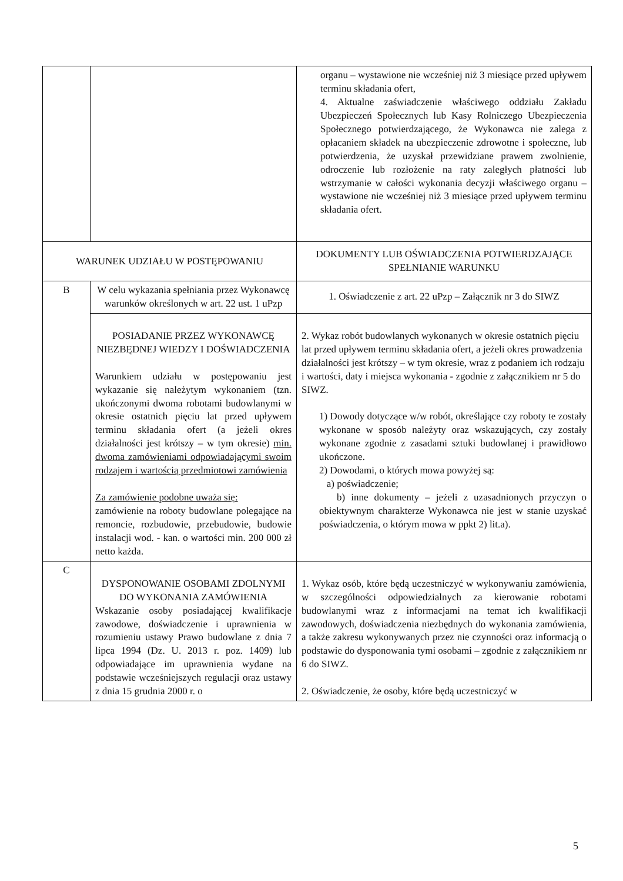| | | organu – wystawione nie wcześniej niż 3 miesiące przed upływem terminu składania ofert, 4. Aktualne zaświadczenie właściwego oddziału Zakładu Ubezpieczeń Społecznych lub Kasy Rolniczego Ubezpieczenia Społecznego potwierdzającego, że Wykonawca nie zalega z opłacaniem składek na ubezpieczenie zdrowotne i społeczne, lub potwierdzenia, że uzyskał przewidziane prawem zwolnienie, odroczenie lub rozłożenie na raty zaległych płatności lub wstrzymanie w całości wykonania decyzji właściwego organu – wystawione nie wcześniej niż 3 miesiące przed upływem terminu składania ofert. |
| WARUNEK UDZIAŁU W POSTĘPOWANIU | | DOKUMENTY LUB OŚWIADCZENIA POTWIERDZAJĄCE SPEŁNIANIE WARUNKU |
| B | W celu wykazania spełniania przez Wykonawcę warunków określonych w art. 22 ust. 1 uPzp | 1. Oświadczenie z art. 22 uPzp – Załącznik nr 3 do SIWZ |
| | POSIADANIE PRZEZ WYKONAWCĘ NIEZBĘDNEJ WIEDZY I DOŚWIADCZENIA Warunkiem udziału w postępowaniu jest wykazanie się należytym wykonaniem (tzn. ukończonymi dwoma robotami budowlanymi w okresie ostatnich pięciu lat przed upływem terminu składania ofert (a jeżeli okres działalności jest krótszy – w tym okresie) min. dwoma zamówieniami odpowiadającymi swoim rodzajem i wartością przedmiotowi zamówienia Za zamówienie podobne uważa się: zamówienie na roboty budowlane polegające na remoncie, rozbudowie, przebudowie, budowie instalacji wod. - kan. o wartości min. 200 000 zł netto każda. | 2. Wykaz robót budowlanych wykonanych w okresie ostatnich pięciu lat przed upływem terminu składania ofert, a jeżeli okres prowadzenia działalności jest krótszy – w tym okresie, wraz z podaniem ich rodzaju i wartości, daty i miejsca wykonania - zgodnie z załącznikiem nr 5 do SIWZ. 1) Dowody dotyczące w/w robót, określające czy roboty te zostały wykonane w sposób należyty oraz wskazujących, czy zostały wykonane zgodnie z zasadami sztuki budowlanej i prawidłowo ukończone. 2) Dowodami, o których mowa powyżej są: a) poświadczenie; b) inne dokumenty – jeżeli z uzasadnionych przyczyn o obiektywnym charakterze Wykonawca nie jest w stanie uzyskać poświadczenia, o którym mowa w ppkt 2) lit.a). |
| C | DYSPONOWANIE OSOBAMI ZDOLNYMI DO WYKONANIA ZAMÓWIENIA Wskazanie osoby posiadającej kwalifikacje zawodowe, doświadczenie i uprawnienia w rozumieniu ustawy Prawo budowlane z dnia 7 lipca 1994 (Dz. U. 2013 r. poz. 1409) lub odpowiadające im uprawnienia wydane na podstawie wcześniejszych regulacji oraz ustawy z dnia 15 grudnia 2000 r. o | 1. Wykaz osób, które będą uczestniczyć w wykonywaniu zamówienia, w szczególności odpowiedzialnych za kierowanie robotami budowlanymi wraz z informacjami na temat ich kwalifikacji zawodowych, doświadczenia niezbędnych do wykonania zamówienia, a także zakresu wykonywanych przez nie czynności oraz informacją o podstawie do dysponowania tymi osobami – zgodnie z załącznikiem nr 6 do SIWZ. 2. Oświadczenie, że osoby, które będą uczestniczyć w |
5